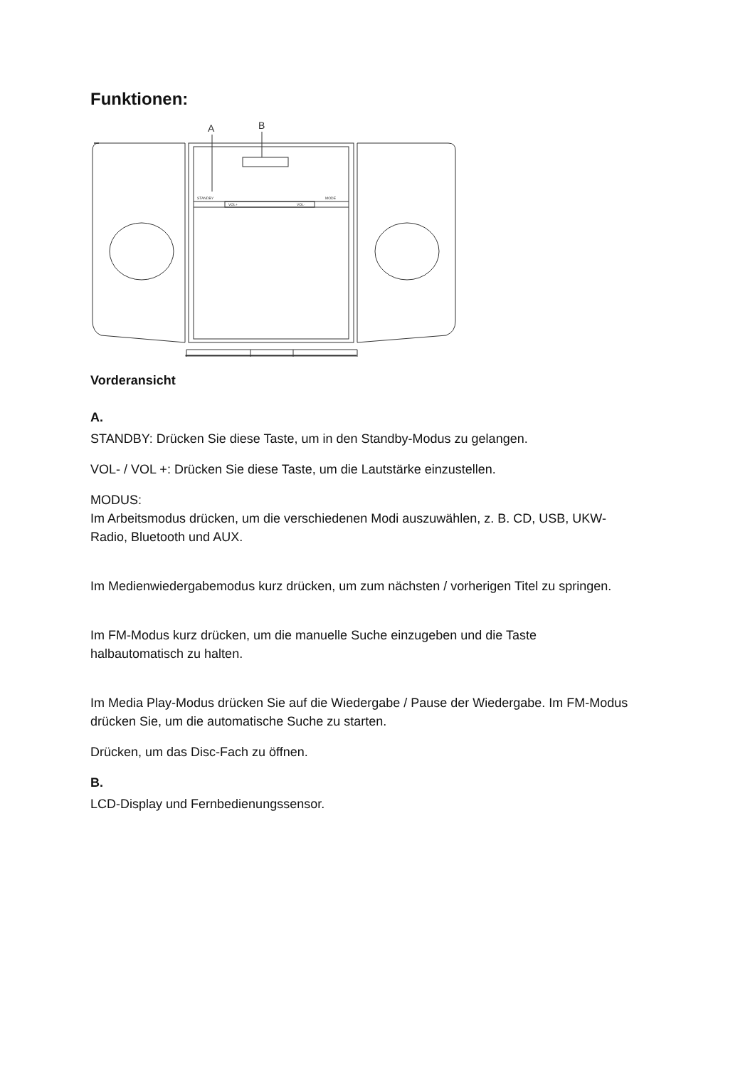Funktionen:
A
B
STANDBY
MODE
VOL+
VOL-
Vorderansicht
A.
STANDBY: Drücken Sie diese Taste, um in den Standby-Modus zu gelangen.
VOL- / VOL +: Drücken Sie diese Taste, um die Lautstärke einzustellen.
MODUS:
Im Arbeitsmodus drücken, um die verschiedenen Modi auszuwählen, z. B. CD, USB, UKW-Radio, Bluetooth und AUX.
Im Medienwiedergabemodus kurz drücken, um zum nächsten / vorherigen Titel zu springen.
Im FM-Modus kurz drücken, um die manuelle Suche einzugeben und die Taste halbautomatisch zu halten.
Im Media Play-Modus drücken Sie auf die Wiedergabe / Pause der Wiedergabe. Im FM-Modus drücken Sie, um die automatische Suche zu starten.
Drücken, um das Disc-Fach zu öffnen.
B.
LCD-Display und Fernbedienungssensor.